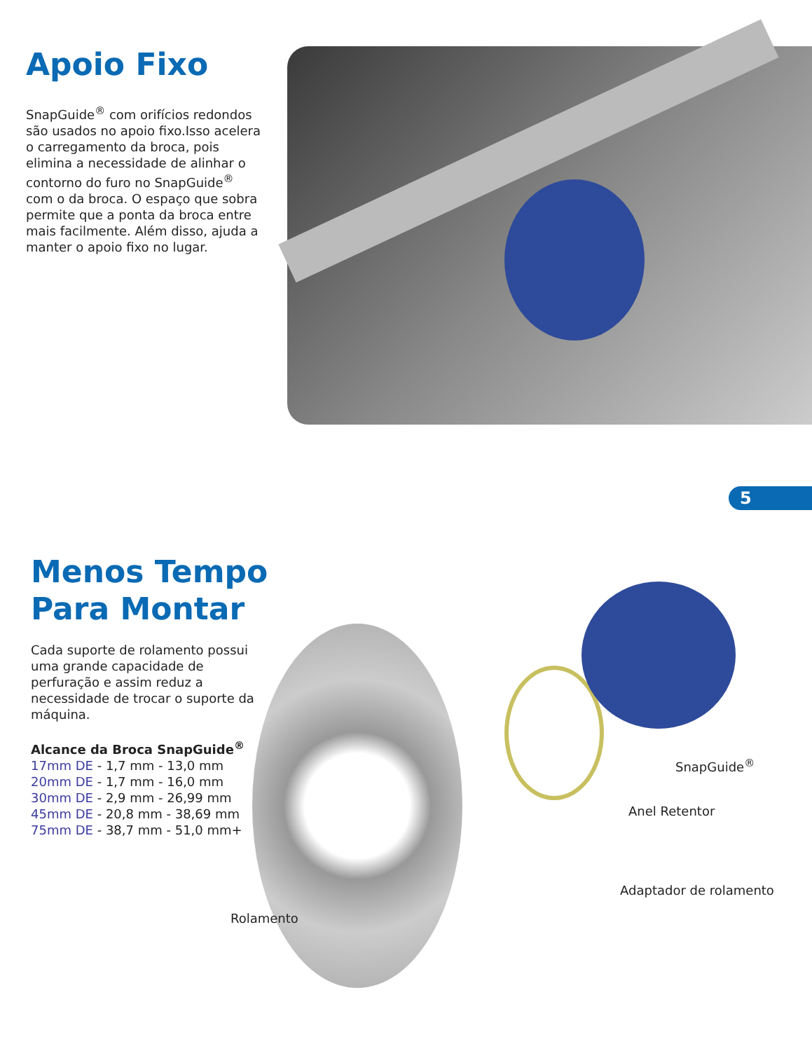Apoio Fixo
SnapGuide<sup>®</sup> com orifícios redondos são usados no apoio fixo.Isso acelera o carregamento da broca, pois elimina a necessidade de alinhar o contorno do furo no SnapGuide<sup>®</sup> com o da broca. O espaço que sobra permite que a ponta da broca entre mais facilmente. Além disso, ajuda a manter o apoio fixo no lugar.
5
Menos Tempo Para Montar
Cada suporte de rolamento possui uma grande capacidade de perfuração e assim reduz a necessidade de trocar o suporte da máquina.
Alcance da Broca SnapGuide<sup>®</sup>
17mm DE - 1,7 mm - 13,0 mm
20mm DE - 1,7 mm - 16,0 mm
30mm DE - 2,9 mm - 26,99 mm
45mm DE - 20,8 mm - 38,69 mm
75mm DE - 38,7 mm - 51,0 mm+
SnapGuide<sup>®</sup>
Anel Retentor
Adaptador de rolamento
Rolamento